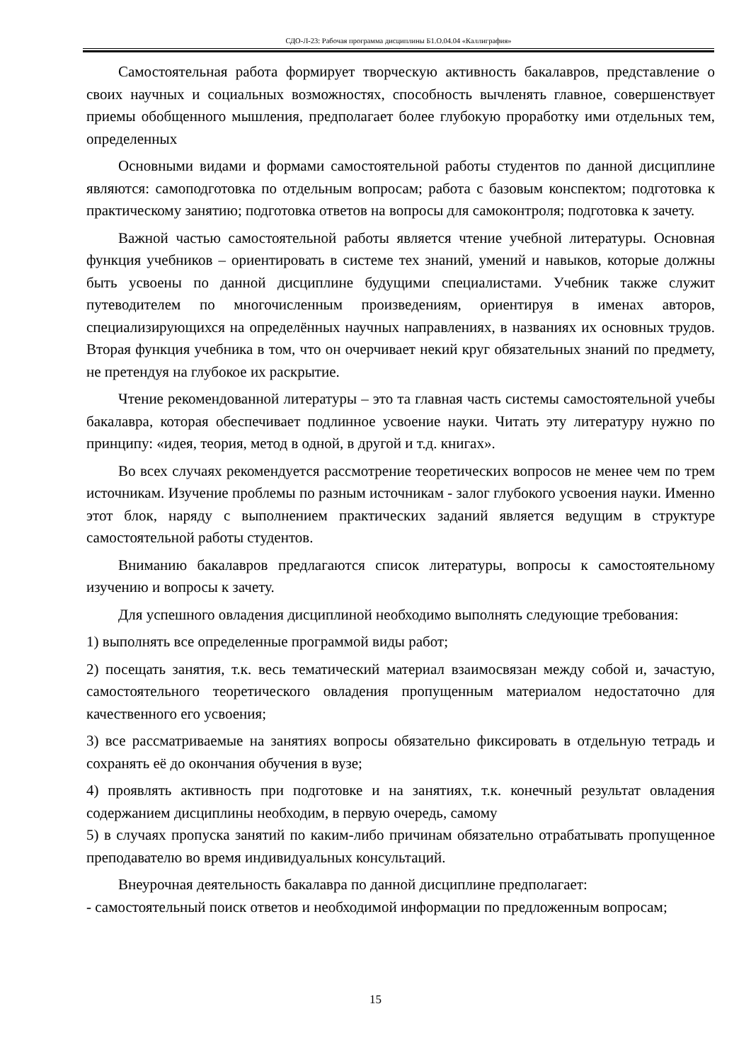СДО-Л-23: Рабочая программа дисциплины Б1.О.04.04 «Каллиграфия»
Самостоятельная работа формирует творческую активность бакалавров, представление о своих научных и социальных возможностях, способность вычленять главное, совершенствует приемы обобщенного мышления, предполагает более глубокую проработку ими отдельных тем, определенных
Основными видами и формами самостоятельной работы студентов по данной дисциплине являются: самоподготовка по отдельным вопросам; работа с базовым конспектом; подготовка к практическому занятию; подготовка ответов на вопросы для самоконтроля; подготовка к зачету.
Важной частью самостоятельной работы является чтение учебной литературы. Основная функция учебников – ориентировать в системе тех знаний, умений и навыков, которые должны быть усвоены по данной дисциплине будущими специалистами. Учебник также служит путеводителем по многочисленным произведениям, ориентируя в именах авторов, специализирующихся на определённых научных направлениях, в названиях их основных трудов. Вторая функция учебника в том, что он очерчивает некий круг обязательных знаний по предмету, не претендуя на глубокое их раскрытие.
Чтение рекомендованной литературы – это та главная часть системы самостоятельной учебы бакалавра, которая обеспечивает подлинное усвоение науки. Читать эту литературу нужно по принципу: «идея, теория, метод в одной, в другой и т.д. книгах».
Во всех случаях рекомендуется рассмотрение теоретических вопросов не менее чем по трем источникам. Изучение проблемы по разным источникам - залог глубокого усвоения науки. Именно этот блок, наряду с выполнением практических заданий является ведущим в структуре самостоятельной работы студентов.
Вниманию бакалавров предлагаются список литературы, вопросы к самостоятельному изучению и вопросы к зачету.
Для успешного овладения дисциплиной необходимо выполнять следующие требования:
1) выполнять все определенные программой виды работ;
2) посещать занятия, т.к. весь тематический материал взаимосвязан между собой и, зачастую, самостоятельного теоретического овладения пропущенным материалом недостаточно для качественного его усвоения;
3) все рассматриваемые на занятиях вопросы обязательно фиксировать в отдельную тетрадь и сохранять её до окончания обучения в вузе;
4) проявлять активность при подготовке и на занятиях, т.к. конечный результат овладения содержанием дисциплины необходим, в первую очередь, самому
5) в случаях пропуска занятий по каким-либо причинам обязательно отрабатывать пропущенное преподавателю во время индивидуальных консультаций.
Внеурочная деятельность бакалавра по данной дисциплине предполагает:
- самостоятельный поиск ответов и необходимой информации по предложенным вопросам;
15